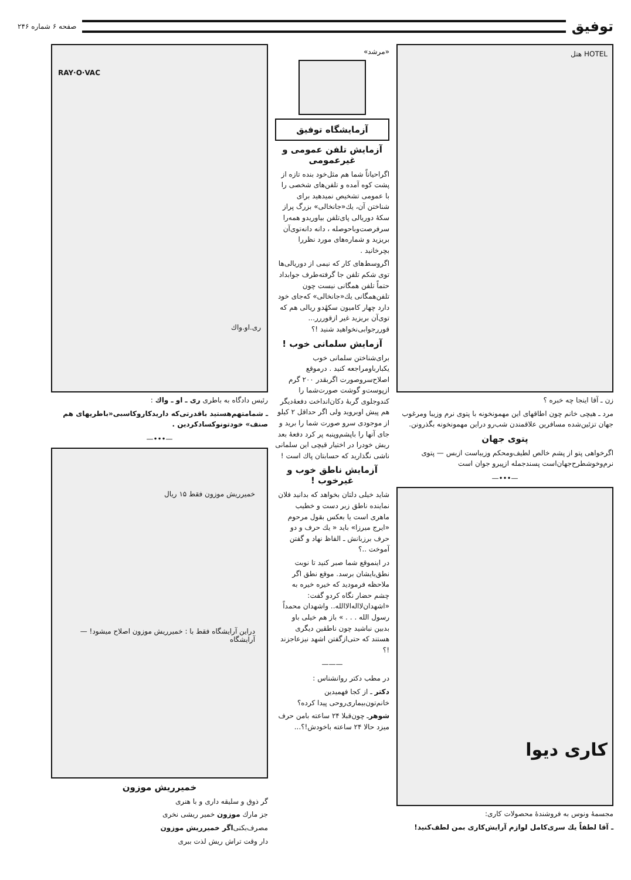توفیق
صفحه ۶ شماره ۲۴۶
HOTEL هتل
زن ـ آقا اینجا چه خبره ؟
مرد ـ هیچی خانم چون اطاقهای این مهمونخونه با پتوی نرم وزیبا ومرغوب جهان تزئین‌شده مسافرین علاقمندن شب‌رو دراین مهمونخونه بگذرونن.
پتوی جهان
اگرخواهی پتو از پشم خالص لطیف‌ومحکم وزیباست ازبس — پتوی نرم‌وخوشطرح‌جهان‌است پسندجمله ازپیرو جوان است
—•••—
کاری دیوا
مجسمهٔ ونوس به فروشندهٔ محصولات کاری:
ـ آقا لطفاً یك سری‌کامل لوازم آرایش‌کاری بمن لطف‌کنید!
«مرشد»
آزمایشگاه توفیق
آزمایش تلفن عمومی و غیرعمومی
اگراحیاناً شما هم مثل‌خود بنده تازه از پشت کوه آمده و تلفن‌های شخصی را با عمومی تشخیص نمیدهید برای شناختن آن، یك«جانخالی» بزرگ پراز سکهٔ دوریالی پای‌تلفن بیاوریدو همه‌را سرفرصت‌وباحوصله ، دانه دانه‌توی‌آن بریزید و شماره‌های مورد نظررا بچرخانید .
اگروسط‌های کار که نیمی از دوریالی‌ها توی شکم تلفن جا گرفته‌طرف جوابداد حتماً تلفن همگانی نیست چون تلفن‌همگانی یك«جانخالی» که‌جای خود دارد چهار کامیون سکهٔدو ریالی هم که توی‌آن بریزید غیر ازقوررر... قوررجوابی‌نخواهید شنید !؟
آزمایش سلمانی خوب !
برای‌شناختن سلمانی خوب یکبارباومراجعه کنید . درموقع اصلاح‌سروصورت اگربقدر ۲۰۰ گرم ازپوست‌و گوشت صورت‌شما را کندوجلوی گربهٔ دکان‌انداخت دفعهٔ‌دیگر هم پیش اوبروید ولی اگر حداقل ۲ کیلو از موجودی سرو صورت شما را برید و جای آنها را باپشم‌وپنبه پر کرد دفعهٔ بعد ریش خودرا در اختیار قیچی این سلمانی ناشی نگذارید که حسابتان پاك است !
آزمایش ناطق خوب و غیرخوب !
شاید خیلی دلتان بخواهد که بدانید فلان نماینده ناطق زبر دست و خطیب ماهری است یا بعکس بقول مرحوم «ایرج میرزا» باید « یك حرف و دو حرف برزبانش ـ الفاظ نهاد و گفتن آموخت ..؟
در اینموقع شما صبر کنید تا نوبت نطق‌بایشان برسد. موقع نطق اگر ملاحظه فرمودید که خیره خیره به چشم حضار نگاه کردو گفت: «اشهدان‌لااله‌الاالله.. واشهدان محمداً رسول الله . . . » باز هم خیلی باو بدبین نباشید چون ناطقین دیگری هستند که حتی‌ازگفتن اشهد نیزعاجزند !؟
———
در مطب دکتر روانشناس :
دکتر ـ از کجا فهمیدین خانم‌تون‌بیماری‌روحی پیدا کرده؟
شوهرـ چون‌قبلا ۲۴ ساعته بامن حرف میزد حالا ۲۴ ساعته باخودش!؟...
RAY·O·VAC
ری.او.واك
رئیس دادگاه به باطری ری ـ او ـ واك :
ـ شمامتهم‌هستید باقدرتی‌که داریدکاروکاسبی«باطریهای هم صنف» خودتونوکسادکردین .
—•••—
خمیرریش موزون فقط ۱۵ ریال
دراین آرایشگاه فقط با : خمیرریش موزون اصلاح میشود! — آرایشگاه
خمیرریش موزون
گر ذوق و سلیقه داری و با هنری
جز مارك موزون خمیر ریشی نخری
مصرف‌بکنی‌اگر خمیرریش موزون
دار وقت تراش ریش لذت ببری